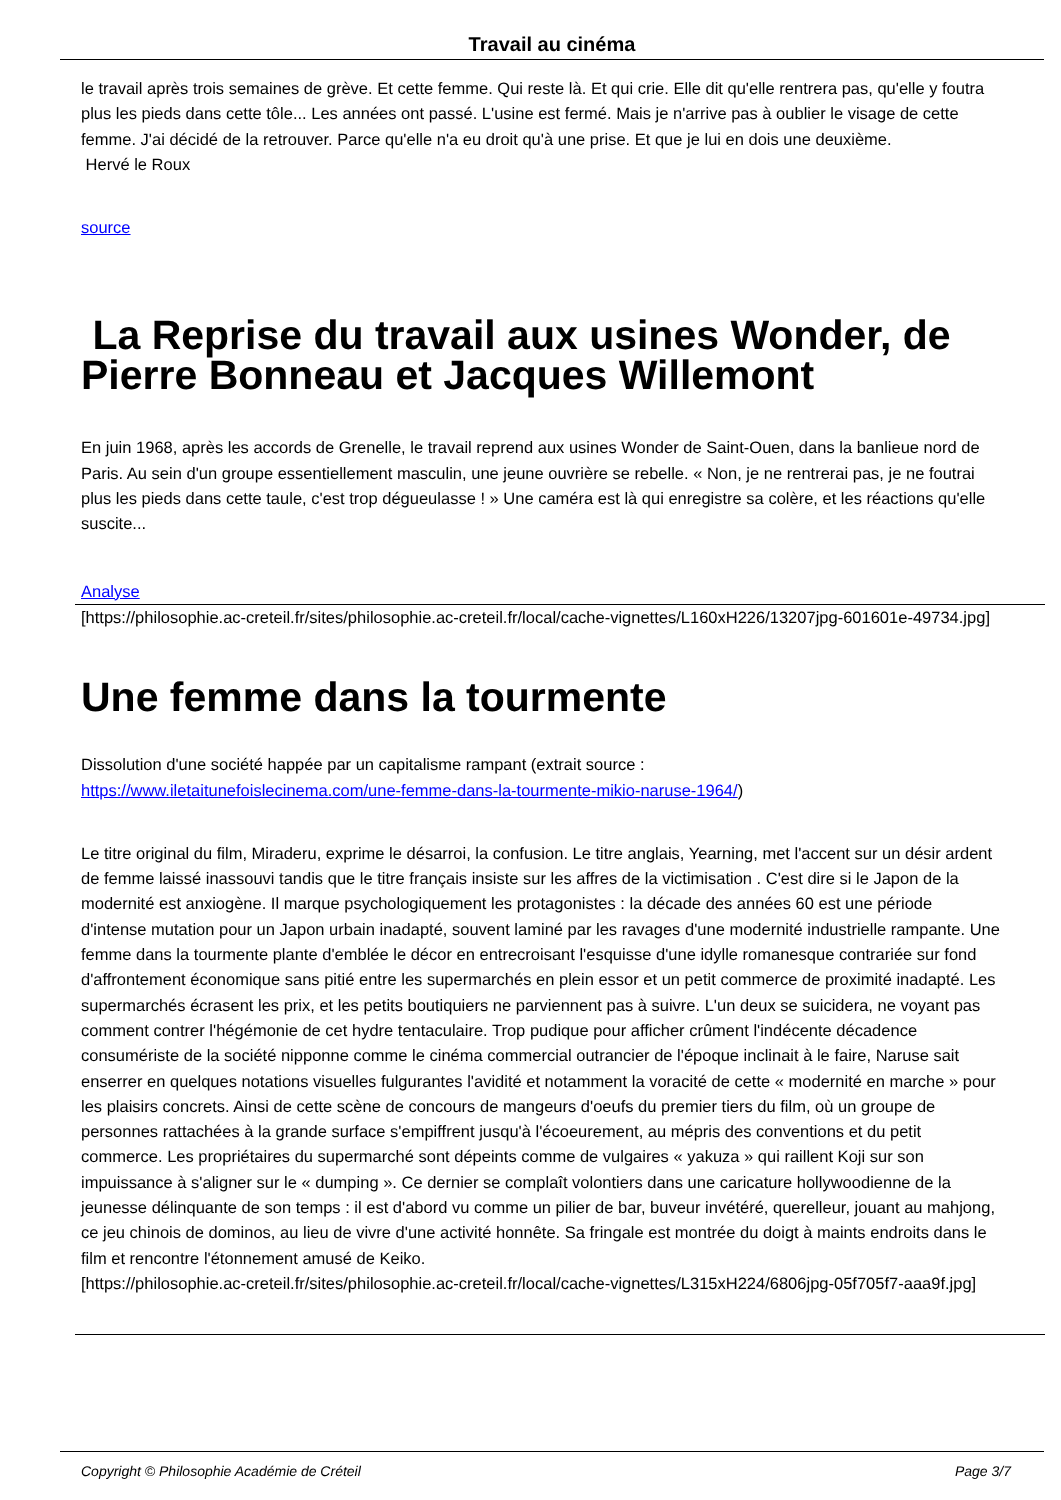Travail au cinéma
le travail après trois semaines de grève. Et cette femme. Qui reste là. Et qui crie. Elle dit qu'elle rentrera pas, qu'elle y foutra plus les pieds dans cette tôle... Les années ont passé. L'usine est fermé. Mais je n'arrive pas à oublier le visage de cette femme. J'ai décidé de la retrouver. Parce qu'elle n'a eu droit qu'à une prise. Et que je lui en dois une deuxième.
Hervé le Roux
source
La Reprise du travail aux usines Wonder, de Pierre Bonneau et Jacques Willemont
En juin 1968, après les accords de Grenelle, le travail reprend aux usines Wonder de Saint-Ouen, dans la banlieue nord de Paris. Au sein d'un groupe essentiellement masculin, une jeune ouvrière se rebelle. « Non, je ne rentrerai pas, je ne foutrai plus les pieds dans cette taule, c'est trop dégueulasse ! » Une caméra est là qui enregistre sa colère, et les réactions qu'elle suscite...
Analyse
[https://philosophie.ac-creteil.fr/sites/philosophie.ac-creteil.fr/local/cache-vignettes/L160xH226/13207jpg-601601e-49734.jpg]
Une femme dans la tourmente
Dissolution d'une société happée par un capitalisme rampant (extrait source :
https://www.iletaitunefoislecinema.com/une-femme-dans-la-tourmente-mikio-naruse-1964/)
Le titre original du film, Miraderu, exprime le désarroi, la confusion. Le titre anglais, Yearning, met l'accent sur un désir ardent de femme laissé inassouvi tandis que le titre français insiste sur les affres de la victimisation . C'est dire si le Japon de la modernité est anxiogène. Il marque psychologiquement les protagonistes : la décade des années 60 est une période d'intense mutation pour un Japon urbain inadapté, souvent laminé par les ravages d'une modernité industrielle rampante. Une femme dans la tourmente plante d'emblée le décor en entrecroisant l'esquisse d'une idylle romanesque contrariée sur fond d'affrontement économique sans pitié entre les supermarchés en plein essor et un petit commerce de proximité inadapté. Les supermarchés écrasent les prix, et les petits boutiquiers ne parviennent pas à suivre. L'un deux se suicidera, ne voyant pas comment contrer l'hégémonie de cet hydre tentaculaire. Trop pudique pour afficher crûment l'indécente décadence consumériste de la société nipponne comme le cinéma commercial outrancier de l'époque inclinait à le faire, Naruse sait enserrer en quelques notations visuelles fulgurantes l'avidité et notamment la voracité de cette « modernité en marche » pour les plaisirs concrets. Ainsi de cette scène de concours de mangeurs d'oeufs du premier tiers du film, où un groupe de personnes rattachées à la grande surface s'empiffrent jusqu'à l'écoeurement, au mépris des conventions et du petit commerce. Les propriétaires du supermarché sont dépeints comme de vulgaires « yakuza » qui raillent Koji sur son impuissance à s'aligner sur le « dumping ». Ce dernier se complaît volontiers dans une caricature hollywoodienne de la jeunesse délinquante de son temps : il est d'abord vu comme un pilier de bar, buveur invétéré, querelleur, jouant au mahjong, ce jeu chinois de dominos, au lieu de vivre d'une activité honnête. Sa fringale est montrée du doigt à maints endroits dans le film et rencontre l'étonnement amusé de Keiko.
[https://philosophie.ac-creteil.fr/sites/philosophie.ac-creteil.fr/local/cache-vignettes/L315xH224/6806jpg-05f705f7-aaa9f.jpg]
Copyright © Philosophie Académie de Créteil Page 3/7